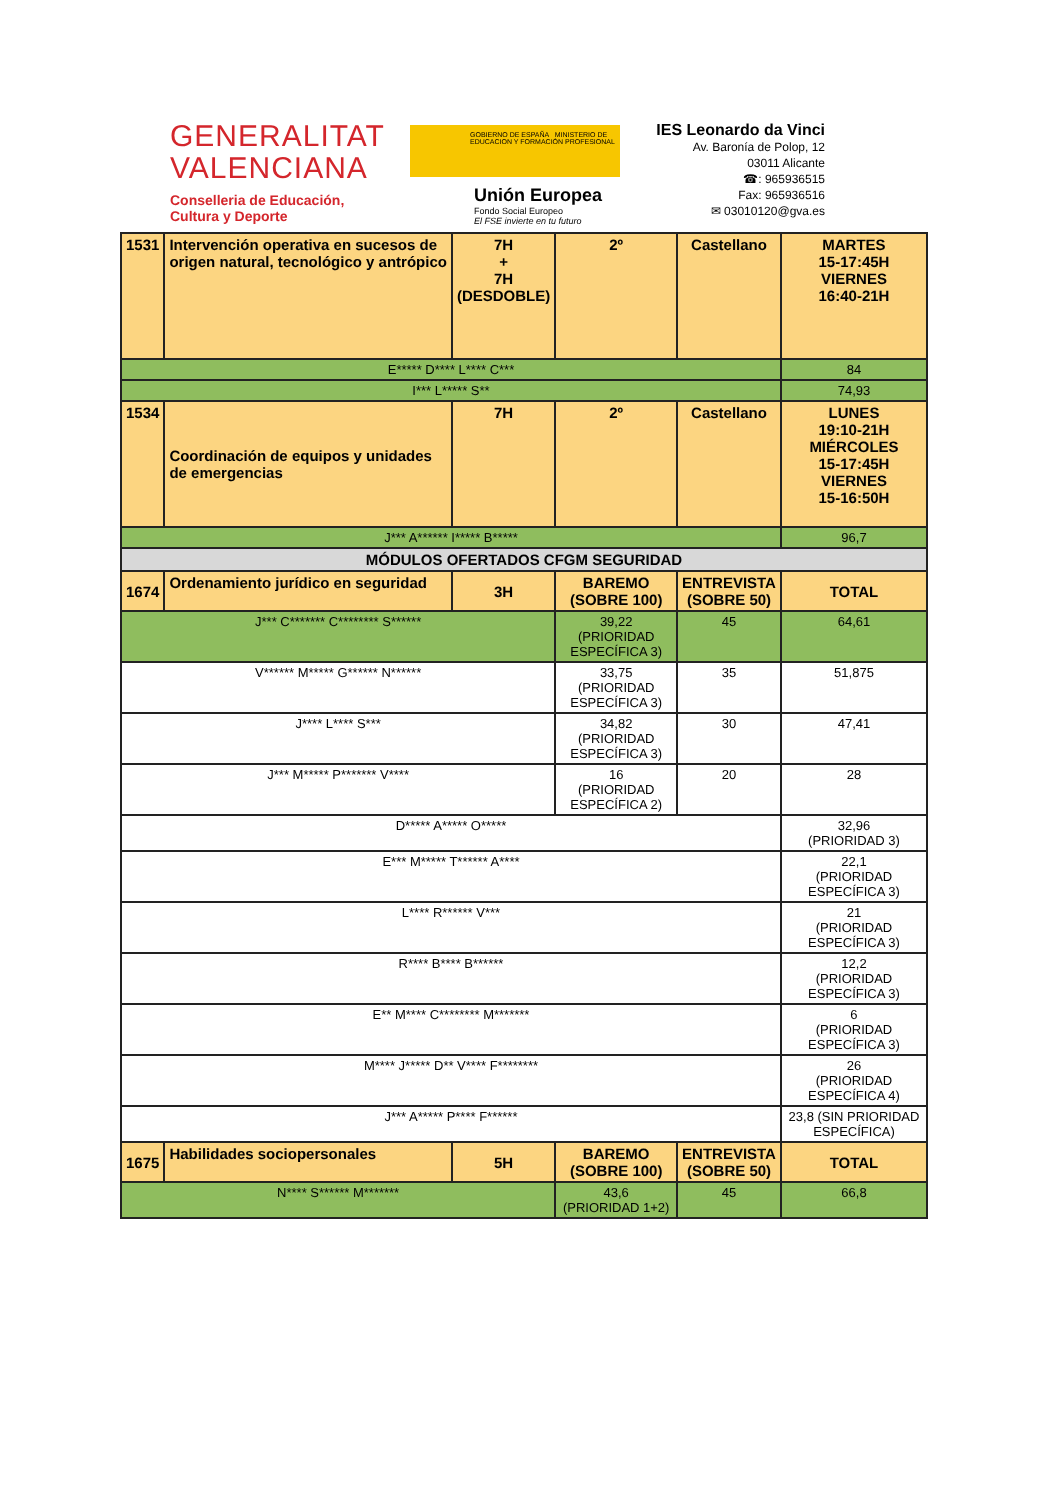GENERALITAT
VALENCIANA
Conselleria de Educación,
Cultura y Deporte
GOBIERNO DE ESPAÑA MINISTERIO DE EDUCACION Y FORMACIÓN PROFESIONAL
Unión Europea
Fondo Social Europeo
El FSE invierte en tu futuro
IES Leonardo da Vinci
Av. Baronía de Polop, 12
03011 Alicante
☎: 965936515
Fax: 965936516
✉ 03010120@gva.es
| 1531 | Intervención operativa en sucesos de origen natural, tecnológico y antrópico | 7H + 7H (DESDOBLE) | 2º | Castellano | MARTES 15-17:45H VIERNES 16:40-21H |
| E***** D**** L**** C*** | | | | | 84 |
| I*** L***** S** | | | | | 74,93 |
| 1534 | Coordinación de equipos y unidades de emergencias | 7H | 2º | Castellano | LUNES 19:10-21H MIÉRCOLES 15-17:45H VIERNES 15-16:50H |
| J*** A****** I***** B***** | | | | | 96,7 |
| MÓDULOS OFERTADOS CFGM SEGURIDAD | | | | | |
| 1674 | Ordenamiento jurídico en seguridad | 3H | BAREMO (SOBRE 100) | ENTREVISTA (SOBRE 50) | TOTAL |
| J*** C******* C******** S****** | | | 39,22 (PRIORIDAD ESPECÍFICA 3) | 45 | 64,61 |
| V****** M***** G****** N****** | | | 33,75 (PRIORIDAD ESPECÍFICA 3) | 35 | 51,875 |
| J**** L**** S*** | | | 34,82 (PRIORIDAD ESPECÍFICA 3) | 30 | 47,41 |
| J*** M***** P******* V**** | | | 16 (PRIORIDAD ESPECÍFICA 2) | 20 | 28 |
| D***** A***** O***** | | | | | 32,96 (PRIORIDAD 3) |
| E*** M***** T****** A**** | | | | | 22,1 (PRIORIDAD ESPECÍFICA 3) |
| L**** R****** V*** | | | | | 21 (PRIORIDAD ESPECÍFICA 3) |
| R**** B**** B****** | | | | | 12,2 (PRIORIDAD ESPECÍFICA 3) |
| E** M**** C******** M******* | | | | | 6 (PRIORIDAD ESPECÍFICA 3) |
| M**** J***** D** V**** F******** | | | | | 26 (PRIORIDAD ESPECÍFICA 4) |
| J*** A***** P**** F****** | | | | | 23,8 (SIN PRIORIDAD ESPECÍFICA) |
| 1675 | Habilidades sociopersonales | 5H | BAREMO (SOBRE 100) | ENTREVISTA (SOBRE 50) | TOTAL |
| N**** S****** M******* | | | 43,6 (PRIORIDAD 1+2) | 45 | 66,8 |